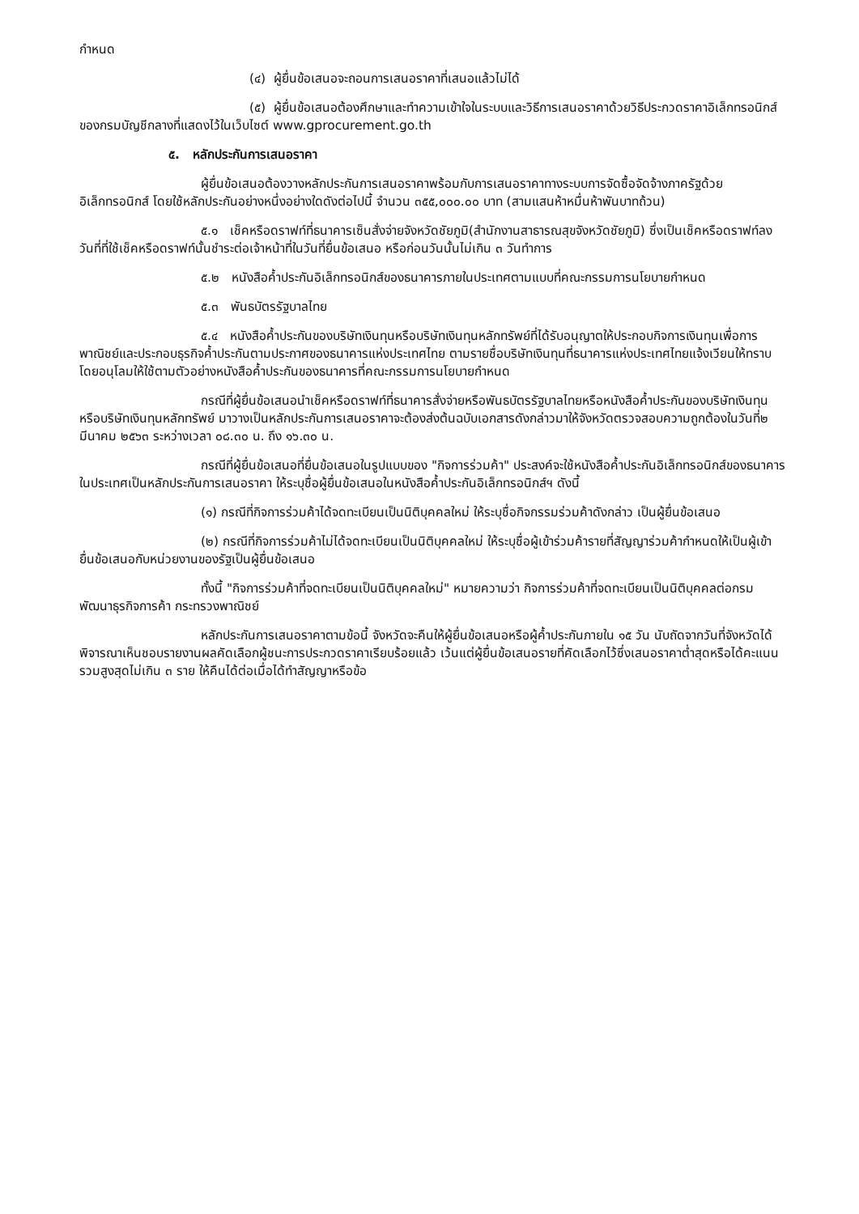กำหนด
(๔) ผู้ยื่นข้อเสนอจะถอนการเสนอราคาที่เสนอแล้วไม่ได้
(๕) ผู้ยื่นข้อเสนอต้องศึกษาและทำความเข้าใจในระบบและวิธีการเสนอราคาด้วยวิธีประกวดราคาอิเล็กทรอนิกส์ ของกรมบัญชีกลางที่แสดงไว้ในเว็บไซต์ www.gprocurement.go.th
๕. หลักประกันการเสนอราคา
ผู้ยื่นข้อเสนอต้องวางหลักประกันการเสนอราคาพร้อมกับการเสนอราคาทางระบบการจัดซื้อจัดจ้างภาครัฐด้วยอิเล็กทรอนิกส์ โดยใช้หลักประกันอย่างหนึ่งอย่างใดดังต่อไปนี้ จำนวน ๓๕๕,๐๐๐.๐๐ บาท (สามแสนห้าหมื่นห้าพันบาทถ้วน)
๕.๑ เช็คหรือดราฟท์ที่ธนาคารเซ็นสั่งจ่ายจังหวัดชัยภูมิ(สำนักงานสาธารณสุขจังหวัดชัยภูมิ) ซึ่งเป็นเช็คหรือดราฟท์ลงวันที่ที่ใช้เช็คหรือดราฟท์นั้นชำระต่อเจ้าหน้าที่ในวันที่ยื่นข้อเสนอ หรือก่อนวันนั้นไม่เกิน ๓ วันทำการ
๕.๒ หนังสือค้ำประกันอิเล็กทรอนิกส์ของธนาคารภายในประเทศตามแบบที่คณะกรรมการนโยบายกำหนด
๕.๓ พันธบัตรรัฐบาลไทย
๕.๔ หนังสือค้ำประกันของบริษัทเงินทุนหรือบริษัทเงินทุนหลักทรัพย์ที่ได้รับอนุญาตให้ประกอบกิจการเงินทุนเพื่อการพาณิชย์และประกอบธุรกิจค้ำประกันตามประกาศของธนาคารแห่งประเทศไทย ตามรายชื่อบริษัทเงินทุนที่ธนาคารแห่งประเทศไทยแจ้งเวียนให้ทราบ โดยอนุโลมให้ใช้ตามตัวอย่างหนังสือค้ำประกันของธนาคารที่คณะกรรมการนโยบายกำหนด
กรณีที่ผู้ยื่นข้อเสนอนำเช็คหรือดราฟท์ที่ธนาคารสั่งจ่ายหรือพันธบัตรรัฐบาลไทยหรือหนังสือค้ำประกันของบริษัทเงินทุนหรือบริษัทเงินทุนหลักทรัพย์ มาวางเป็นหลักประกันการเสนอราคาจะต้องส่งต้นฉบับเอกสารดังกล่าวมาให้จังหวัดตรวจสอบความถูกต้องในวันที่๒ มีนาคม ๒๕๖๓ ระหว่างเวลา ๐๘.๓๐ น. ถึง ๑๖.๓๐ น.
กรณีที่ผู้ยื่นข้อเสนอที่ยื่นข้อเสนอในรูปแบบของ "กิจการร่วมค้า" ประสงค์จะใช้หนังสือค้ำประกันอิเล็กทรอนิกส์ของธนาคารในประเทศเป็นหลักประกันการเสนอราคา ให้ระบุชื่อผู้ยื่นข้อเสนอในหนังสือค้ำประกันอิเล็กทรอนิกส์ฯ ดังนี้
(๑) กรณีที่กิจการร่วมค้าได้จดทะเบียนเป็นนิติบุคคลใหม่ ให้ระบุชื่อกิจกรรมร่วมค้าดังกล่าว เป็นผู้ยื่นข้อเสนอ
(๒) กรณีที่กิจการร่วมค้าไม่ได้จดทะเบียนเป็นนิติบุคคลใหม่ ให้ระบุชื่อผู้เข้าร่วมค้ารายที่สัญญาร่วมค้ากำหนดให้เป็นผู้เข้ายื่นข้อเสนอกับหน่วยงานของรัฐเป็นผู้ยื่นข้อเสนอ
ทั้งนี้ "กิจการร่วมค้าที่จดทะเบียนเป็นนิติบุคคลใหม่" หมายความว่า กิจการร่วมค้าที่จดทะเบียนเป็นนิติบุคคลต่อกรมพัฒนาธุรกิจการค้า กระทรวงพาณิชย์
หลักประกันการเสนอราคาตามข้อนี้ จังหวัดจะคืนให้ผู้ยื่นข้อเสนอหรือผู้ค้ำประกันภายใน ๑๕ วัน นับถัดจากวันที่จังหวัดได้พิจารณาเห็นชอบรายงานผลคัดเลือกผู้ชนะการประกวดราคาเรียบร้อยแล้ว เว้นแต่ผู้ยื่นข้อเสนอรายที่คัดเลือกไว้ซึ่งเสนอราคาต่ำสุดหรือได้คะแนนรวมสูงสุดไม่เกิน ๓ ราย ให้คืนได้ต่อเมื่อได้ทำสัญญาหรือข้อ